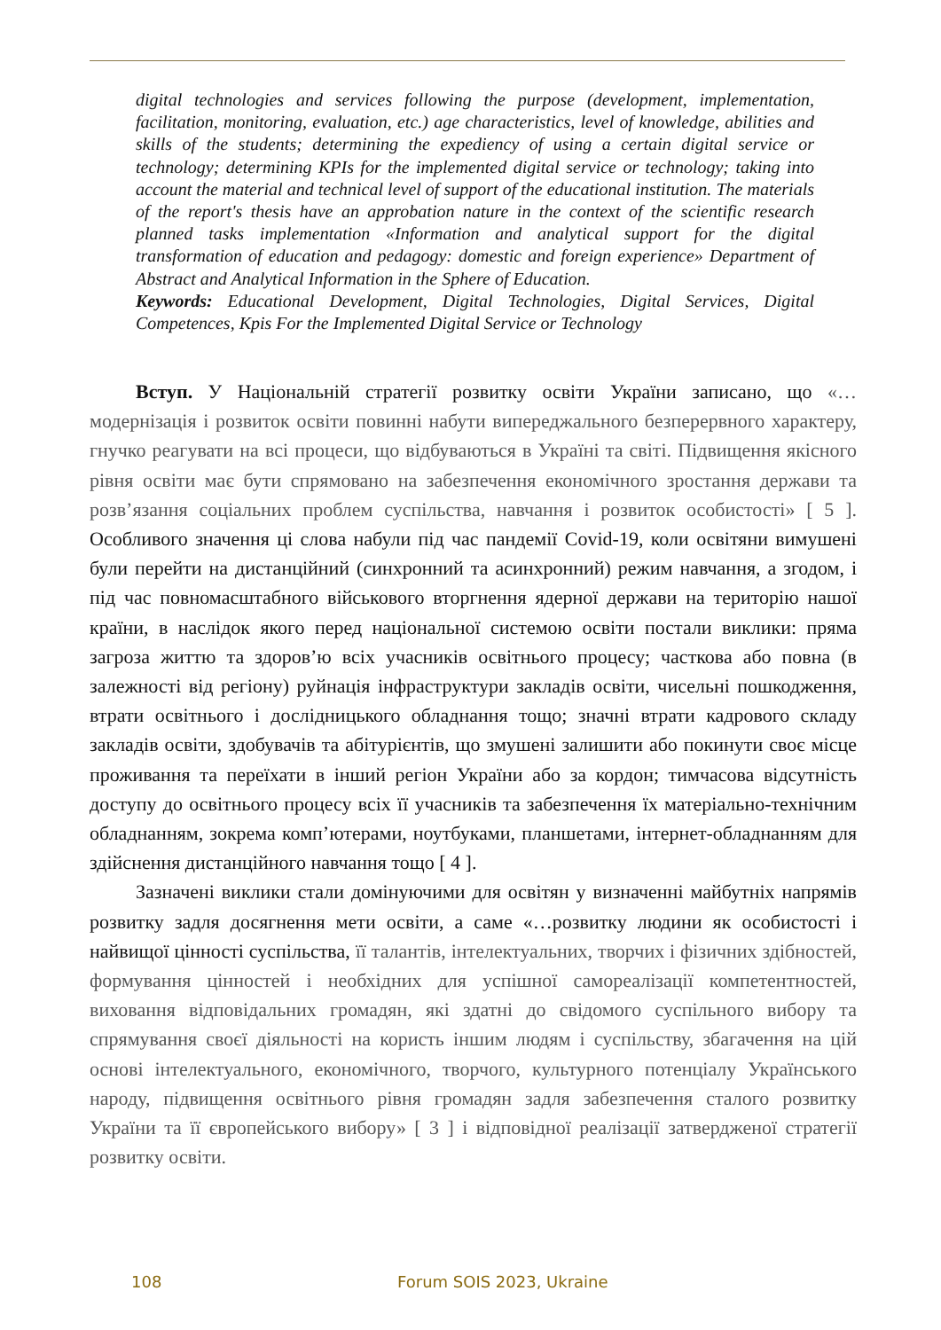digital technologies and services following the purpose (development, implementation, facilitation, monitoring, evaluation, etc.) age characteristics, level of knowledge, abilities and skills of the students; determining the expediency of using a certain digital service or technology; determining KPIs for the implemented digital service or technology; taking into account the material and technical level of support of the educational institution. The materials of the report's thesis have an approbation nature in the context of the scientific research planned tasks implementation «Information and analytical support for the digital transformation of education and pedagogy: domestic and foreign experience» Department of Abstract and Analytical Information in the Sphere of Education.
Keywords: Educational Development, Digital Technologies, Digital Services, Digital Competences, Kpis For the Implemented Digital Service or Technology
Вступ. У Національній стратегії розвитку освіти України записано, що «…модернізація і розвиток освіти повинні набути випереджального безперервного характеру, гнучко реагувати на всі процеси, що відбуваються в Україні та світі. Підвищення якісного рівня освіти має бути спрямовано на забезпечення економічного зростання держави та розв’язання соціальних проблем суспільства, навчання і розвиток особистості» [ 5 ]. Особливого значення ці слова набули під час пандемії Covid-19, коли освітяни вимушені були перейти на дистанційний (синхронний та асинхронний) режим навчання, а згодом, і під час повномасштабного військового вторгнення ядерної держави на територію нашої країни, в наслідок якого перед національної системою освіти постали виклики: пряма загроза життю та здоров’ю всіх учасників освітнього процесу; часткова або повна (в залежності від регіону) руйнація інфраструктури закладів освіти, чисельні пошкодження, втрати освітнього і дослідницького обладнання тощо; значні втрати кадрового складу закладів освіти, здобувачів та абітурієнтів, що змушені залишити або покинути своє місце проживання та переїхати в інший регіон України або за кордон; тимчасова відсутність доступу до освітнього процесу всіх її учасників та забезпечення їх матеріально-технічним обладнанням, зокрема комп’ютерами, ноутбуками, планшетами, інтернет-обладнанням для здійснення дистанційного навчання тощо [ 4 ].
Зазначені виклики стали домінуючими для освітян у визначенні майбутніх напрямів розвитку задля досягнення мети освіти, а саме «…розвитку людини як особистості і найвищої цінності суспільства, її талантів, інтелектуальних, творчих і фізичних здібностей, формування цінностей і необхідних для успішної самореалізації компетентностей, виховання відповідальних громадян, які здатні до свідомого суспільного вибору та спрямування своєї діяльності на користь іншим людям і суспільству, збагачення на цій основі інтелектуального, економічного, творчого, культурного потенціалу Українського народу, підвищення освітнього рівня громадян задля забезпечення сталого розвитку України та її європейського вибору» [ 3 ] і відповідної реалізації затвердженої стратегії розвитку освіти.
108 Forum SOIS 2023, Ukraine